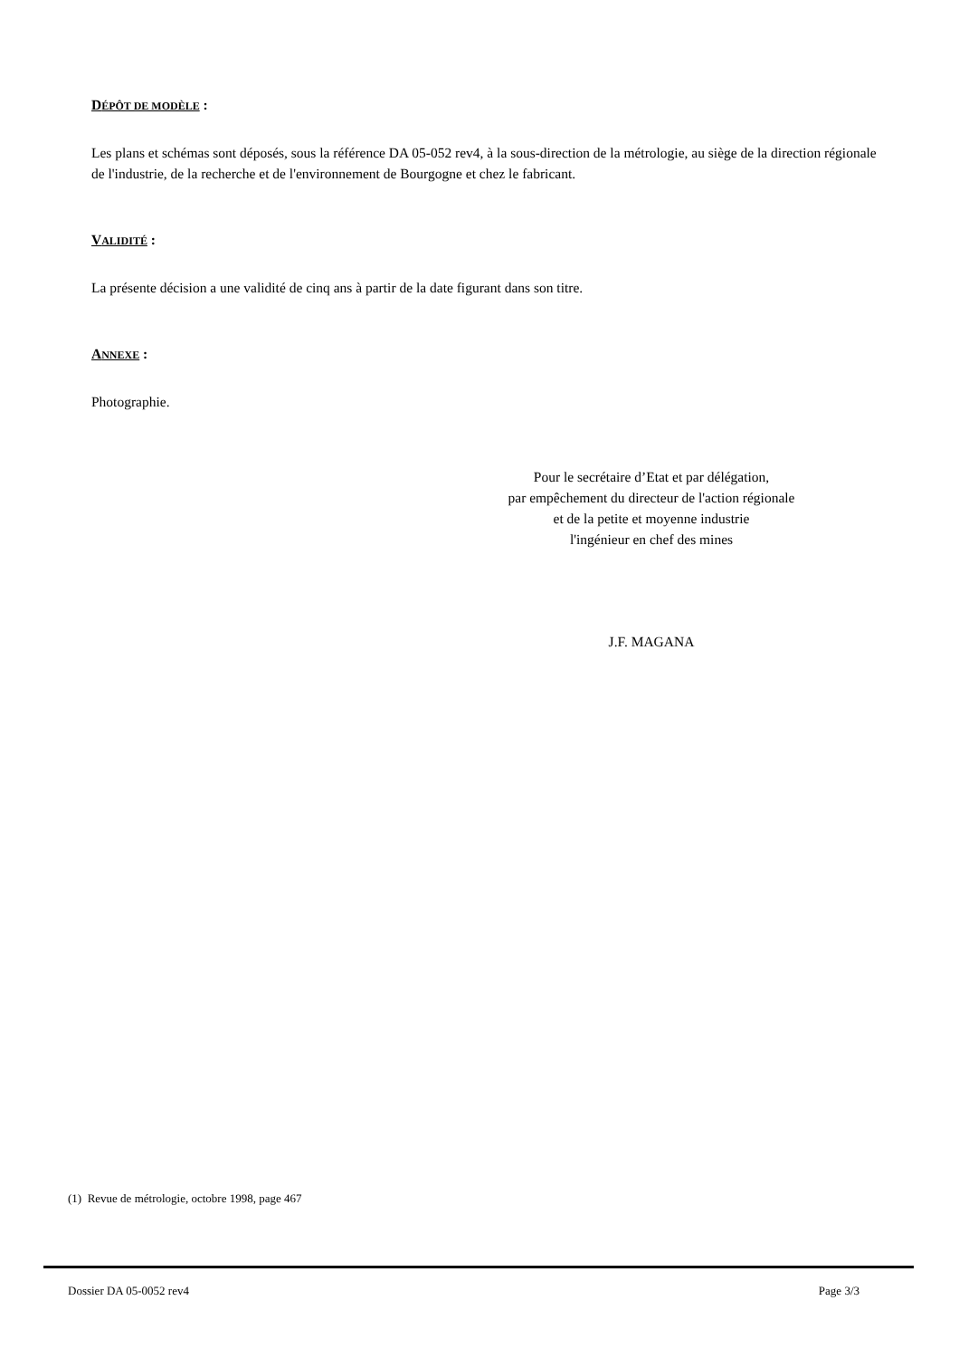DÉPÔT DE MODÈLE :
Les plans et schémas sont déposés, sous la référence DA 05-052 rev4, à la sous-direction de la métrologie, au siège de la direction régionale de l'industrie, de la recherche et de l'environnement de Bourgogne et chez le fabricant.
VALIDITÉ :
La présente décision a une validité de cinq ans à partir de la date figurant dans son titre.
ANNEXE :
Photographie.
Pour le secrétaire d’Etat et par délégation,
par empêchement du directeur de l'action régionale
et de la petite et moyenne industrie
l'ingénieur en chef des mines
J.F. MAGANA
(1) Revue de métrologie, octobre 1998, page 467
Dossier DA 05-0052 rev4 Page 3/3